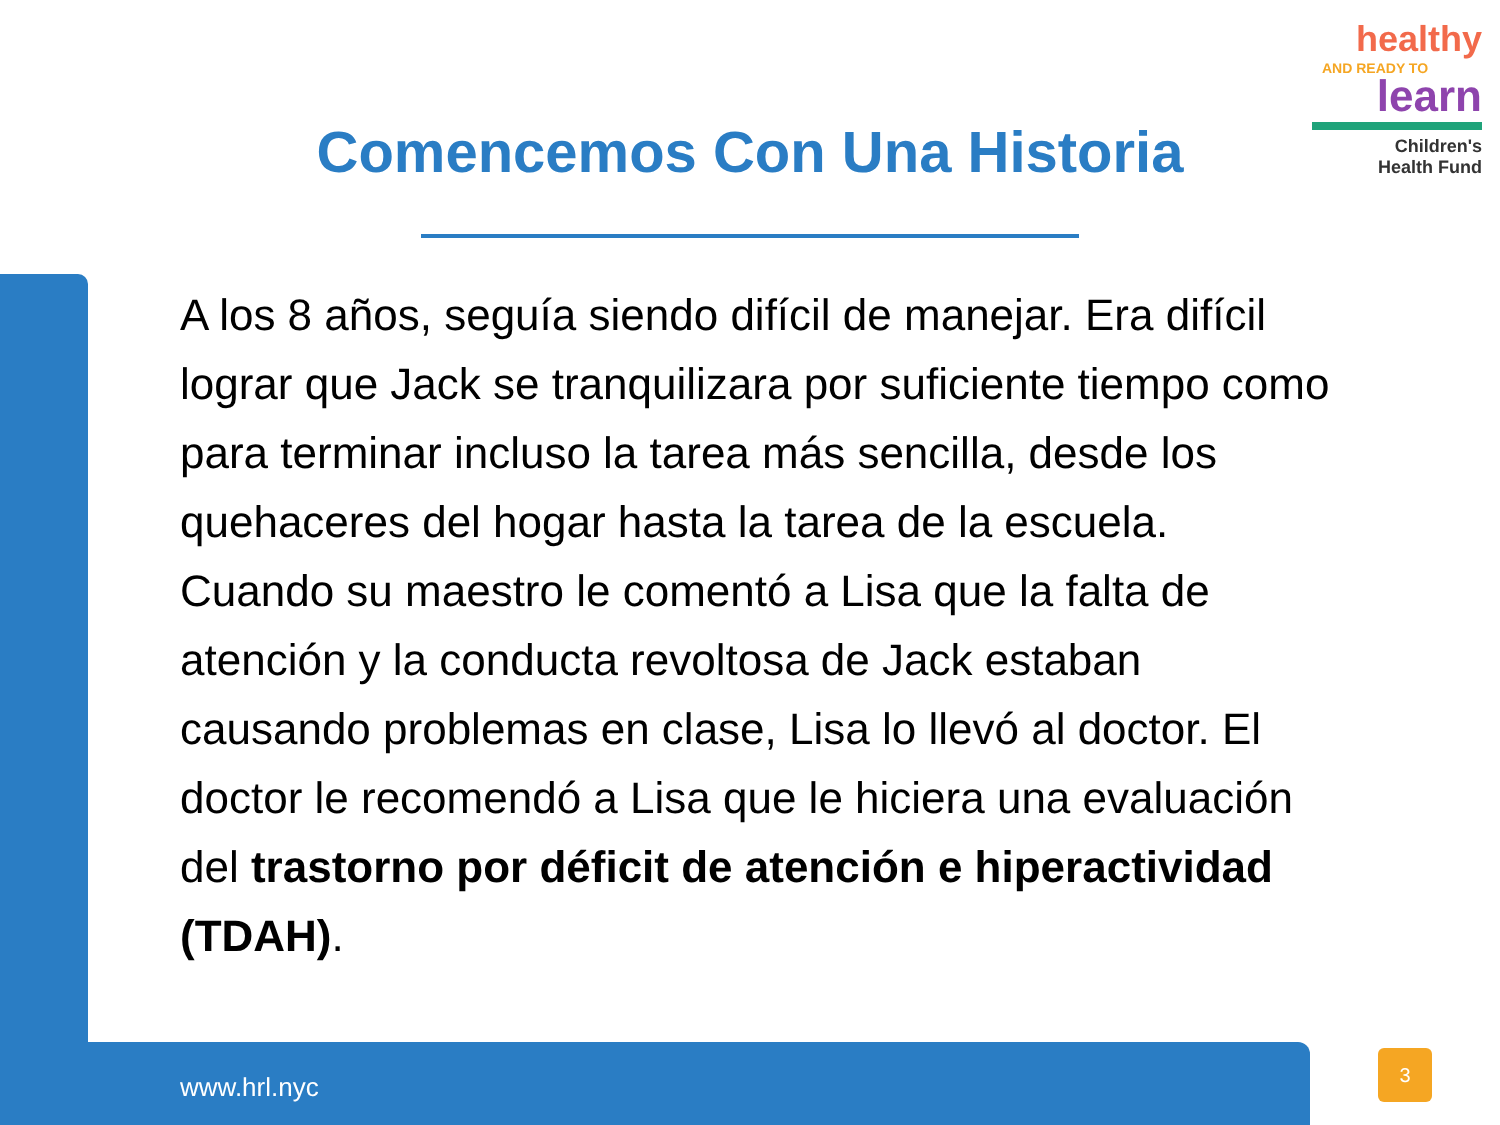healthy
AND READY TO
learn
Children's
Health Fund
Comencemos Con Una Historia
A los 8 años, seguía siendo difícil de manejar. Era difícil lograr que Jack se tranquilizara por suficiente tiempo como para terminar incluso la tarea más sencilla, desde los quehaceres del hogar hasta la tarea de la escuela. Cuando su maestro le comentó a Lisa que la falta de atención y la conducta revoltosa de Jack estaban causando problemas en clase, Lisa lo llevó al doctor. El doctor le recomendó a Lisa que le hiciera una evaluación del trastorno por déficit de atención e hiperactividad (TDAH).
www.hrl.nyc
3